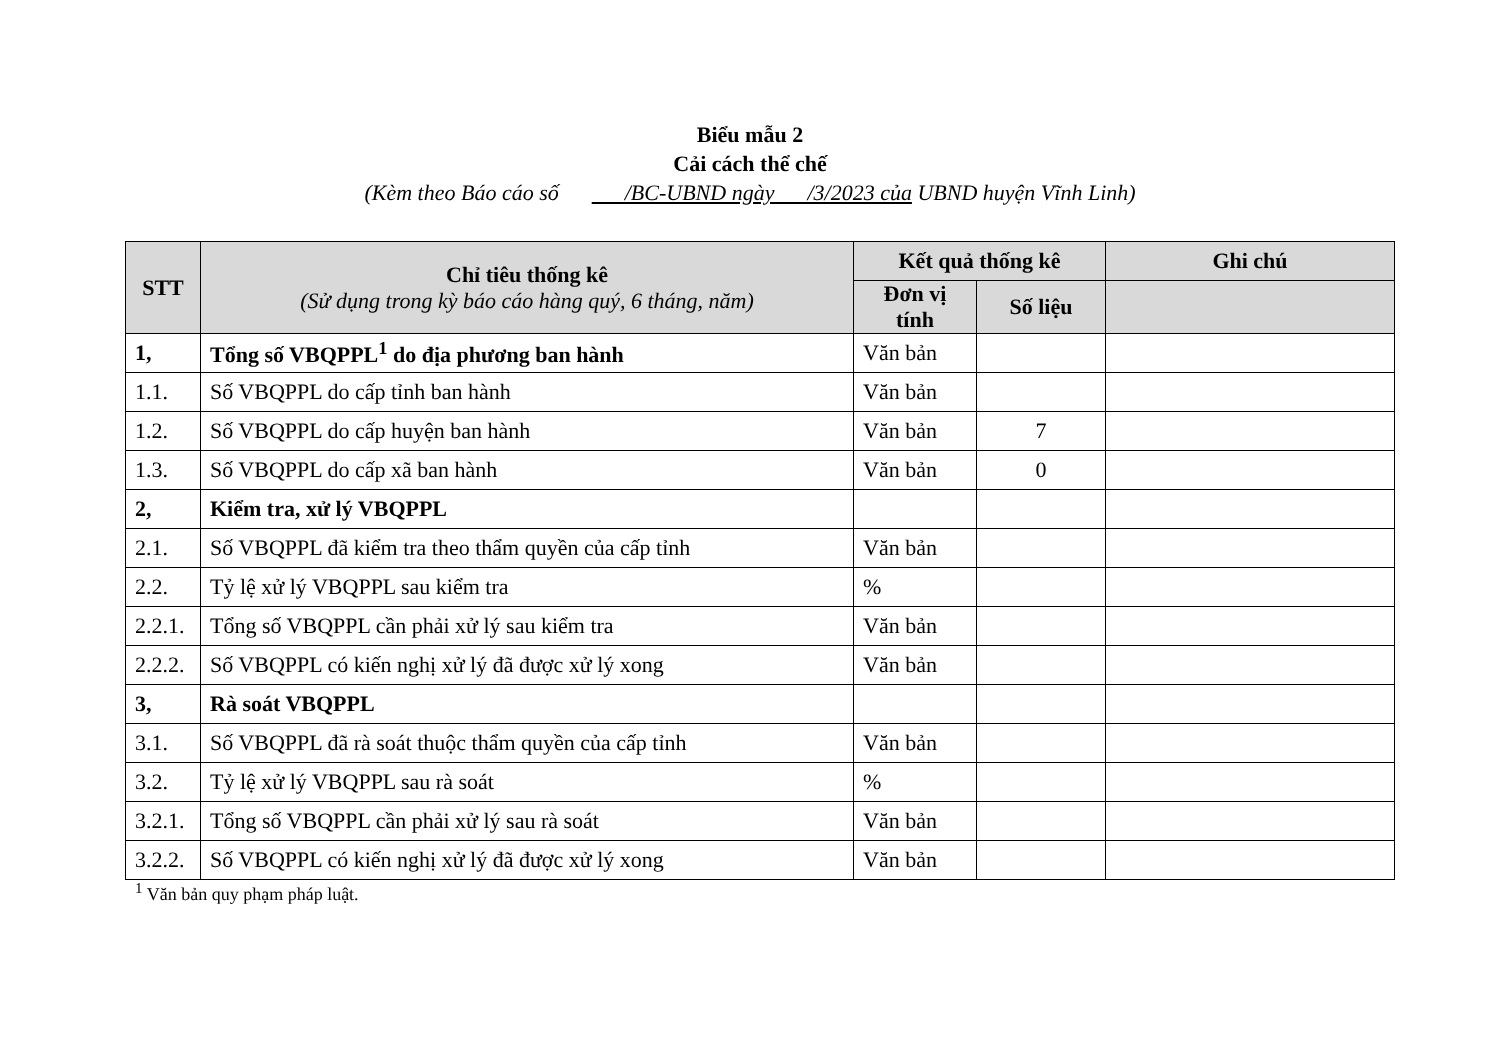Biểu mẫu 2
Cải cách thể chế
(Kèm theo Báo cáo số /BC-UBND ngày /3/2023 của UBND huyện Vĩnh Linh)
| STT | Chỉ tiêu thống kê (Sử dụng trong kỳ báo cáo hàng quý, 6 tháng, năm) | Kết quả thống kê | | Ghi chú |
| --- | --- | --- | --- | --- |
| | | Đơn vị tính | Số liệu | |
| 1, | Tổng số VBQPPL<sup>1</sup> do địa phương ban hành | Văn bản | | |
| 1.1. | Số VBQPPL do cấp tỉnh ban hành | Văn bản | | |
| 1.2. | Số VBQPPL do cấp huyện ban hành | Văn bản | 7 | |
| 1.3. | Số VBQPPL do cấp xã ban hành | Văn bản | 0 | |
| 2, | Kiểm tra, xử lý VBQPPL | | | |
| 2.1. | Số VBQPPL đã kiểm tra theo thẩm quyền của cấp tỉnh | Văn bản | | |
| 2.2. | Tỷ lệ xử lý VBQPPL sau kiểm tra | % | | |
| 2.2.1. | Tổng số VBQPPL cần phải xử lý sau kiểm tra | Văn bản | | |
| 2.2.2. | Số VBQPPL có kiến nghị xử lý đã được xử lý xong | Văn bản | | |
| 3, | Rà soát VBQPPL | | | |
| 3.1. | Số VBQPPL đã rà soát thuộc thẩm quyền của cấp tỉnh | Văn bản | | |
| 3.2. | Tỷ lệ xử lý VBQPPL sau rà soát | % | | |
| 3.2.1. | Tổng số VBQPPL cần phải xử lý sau rà soát | Văn bản | | |
| 3.2.2. | Số VBQPPL có kiến nghị xử lý đã được xử lý xong | Văn bản | | |
<sup>1</sup> Văn bản quy phạm pháp luật.